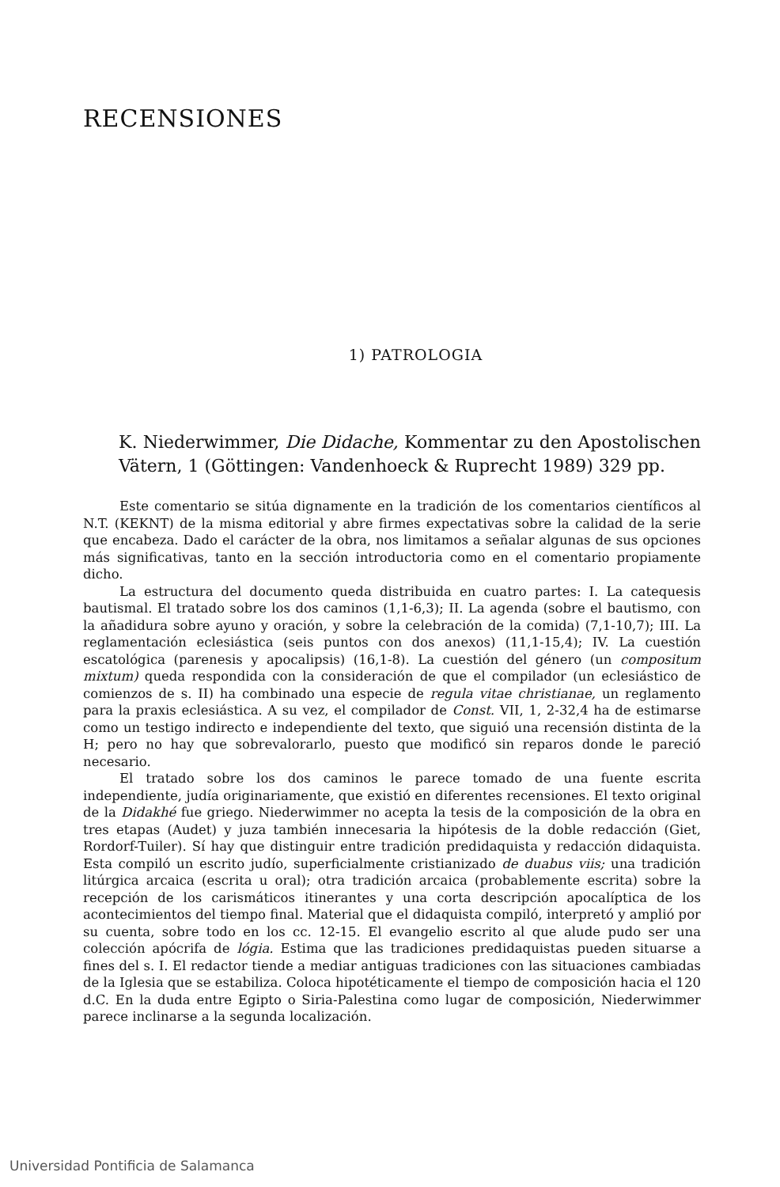RECENSIONES
1) PATROLOGIA
K. Niederwimmer, Die Didache, Kommentar zu den Apostolischen Vätern, 1 (Göttingen: Vandenhoeck & Ruprecht 1989) 329 pp.
Este comentario se sitúa dignamente en la tradición de los comentarios científicos al N.T. (KEKNT) de la misma editorial y abre firmes expectativas sobre la calidad de la serie que encabeza. Dado el carácter de la obra, nos limitamos a señalar algunas de sus opciones más significativas, tanto en la sección introductoria como en el comentario propiamente dicho.
La estructura del documento queda distribuida en cuatro partes: I. La catequesis bautismal. El tratado sobre los dos caminos (1,1-6,3); II. La agenda (sobre el bautismo, con la añadidura sobre ayuno y oración, y sobre la celebración de la comida) (7,1-10,7); III. La reglamentación eclesiástica (seis puntos con dos anexos) (11,1-15,4); IV. La cuestión escatológica (parenesis y apocalipsis) (16,1-8). La cuestión del género (un compositum mixtum) queda respondida con la consideración de que el compilador (un eclesiástico de comienzos de s. II) ha combinado una especie de regula vitae christianae, un reglamento para la praxis eclesiástica. A su vez, el compilador de Const. VII, 1, 2-32,4 ha de estimarse como un testigo indirecto e independiente del texto, que siguió una recensión distinta de la H; pero no hay que sobrevalorarlo, puesto que modificó sin reparos donde le pareció necesario.
El tratado sobre los dos caminos le parece tomado de una fuente escrita independiente, judía originariamente, que existió en diferentes recensiones. El texto original de la Didakhé fue griego. Niederwimmer no acepta la tesis de la composición de la obra en tres etapas (Audet) y juza también innecesaria la hipótesis de la doble redacción (Giet, Rordorf-Tuiler). Sí hay que distinguir entre tradición predidaquista y redacción didaquista. Esta compiló un escrito judío, superficialmente cristianizado de duabus viis; una tradición litúrgica arcaica (escrita u oral); otra tradición arcaica (probablemente escrita) sobre la recepción de los carismáticos itinerantes y una corta descripción apocalíptica de los acontecimientos del tiempo final. Material que el didaquista compiló, interpretó y amplió por su cuenta, sobre todo en los cc. 12-15. El evangelio escrito al que alude pudo ser una colección apócrifa de lógia. Estima que las tradiciones predidaquistas pueden situarse a fines del s. I. El redactor tiende a mediar antiguas tradiciones con las situaciones cambiadas de la Iglesia que se estabiliza. Coloca hipotéticamente el tiempo de composición hacia el 120 d.C. En la duda entre Egipto o Siria-Palestina como lugar de composición, Niederwimmer parece inclinarse a la segunda localización.
Universidad Pontificia de Salamanca